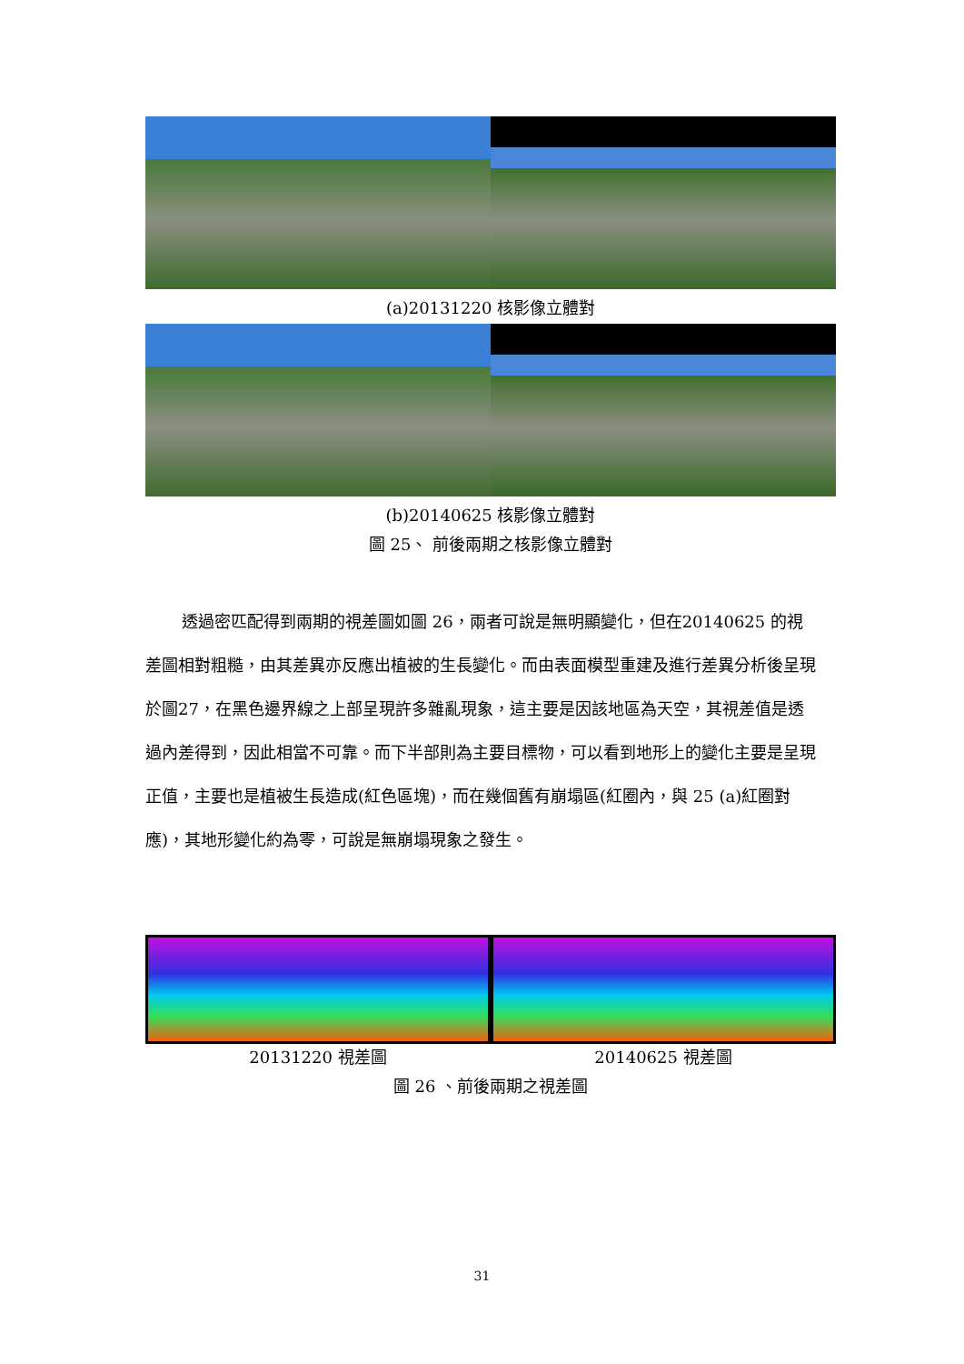(a)20131220 核影像立體對
(b)20140625 核影像立體對
圖 25、 前後兩期之核影像立體對
透過密匹配得到兩期的視差圖如圖 26，兩者可說是無明顯變化，但在20140625 的視差圖相對粗糙，由其差異亦反應出植被的生長變化。而由表面模型重建及進行差異分析後呈現於圖27，在黑色邊界線之上部呈現許多雜亂現象，這主要是因該地區為天空，其視差值是透過內差得到，因此相當不可靠。而下半部則為主要目標物，可以看到地形上的變化主要是呈現正值，主要也是植被生長造成(紅色區塊)，而在幾個舊有崩塌區(紅圈內，與 25 (a)紅圈對應)，其地形變化約為零，可說是無崩塌現象之發生。
20131220 視差圖 20140625 視差圖
圖 26 、前後兩期之視差圖
31